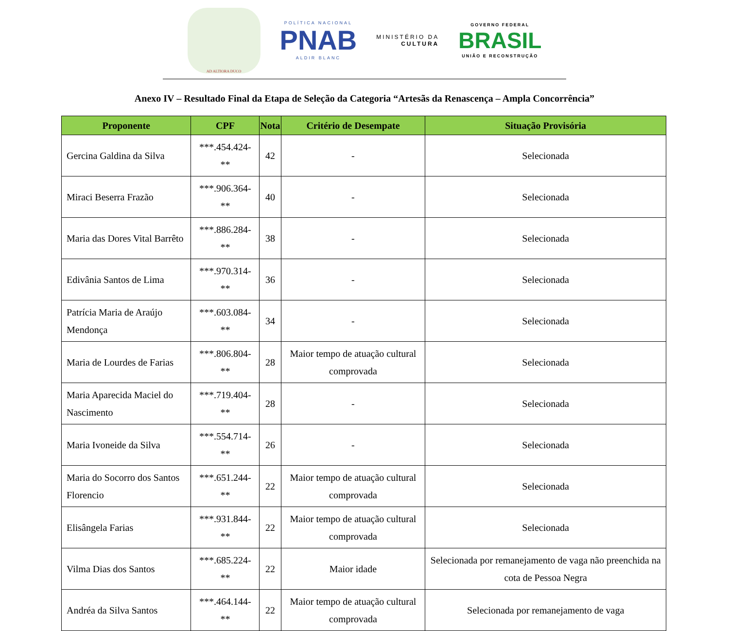AD ALTIORA DUCO
POLÍTICA NACIONAL
PNAB
ALDIR BLANC
MINISTÉRIO DA
CULTURA
GOVERNO FEDERAL
BRASIL
UNIÃO E RECONSTRUÇÃO
Anexo IV – Resultado Final da Etapa de Seleção da Categoria “Artesãs da Renascença – Ampla Concorrência”
| Proponente | CPF | Nota | Critério de Desempate | Situação Provisória |
| --- | --- | --- | --- | --- |
| Gercina Galdina da Silva | ***.454.424-** | 42 | - | Selecionada |
| Miraci Beserra Frazão | ***.906.364-** | 40 | - | Selecionada |
| Maria das Dores Vital Barrêto | ***.886.284-** | 38 | - | Selecionada |
| Edivânia Santos de Lima | ***.970.314-** | 36 | - | Selecionada |
| Patrícia Maria de Araújo Mendonça | ***.603.084-** | 34 | - | Selecionada |
| Maria de Lourdes de Farias | ***.806.804-** | 28 | Maior tempo de atuação cultural comprovada | Selecionada |
| Maria Aparecida Maciel do Nascimento | ***.719.404-** | 28 | - | Selecionada |
| Maria Ivoneide da Silva | ***.554.714-** | 26 | - | Selecionada |
| Maria do Socorro dos Santos Florencio | ***.651.244-** | 22 | Maior tempo de atuação cultural comprovada | Selecionada |
| Elisângela Farias | ***.931.844-** | 22 | Maior tempo de atuação cultural comprovada | Selecionada |
| Vilma Dias dos Santos | ***.685.224-** | 22 | Maior idade | Selecionada por remanejamento de vaga não preenchida na cota de Pessoa Negra |
| Andréa da Silva Santos | ***.464.144-** | 22 | Maior tempo de atuação cultural comprovada | Selecionada por remanejamento de vaga |